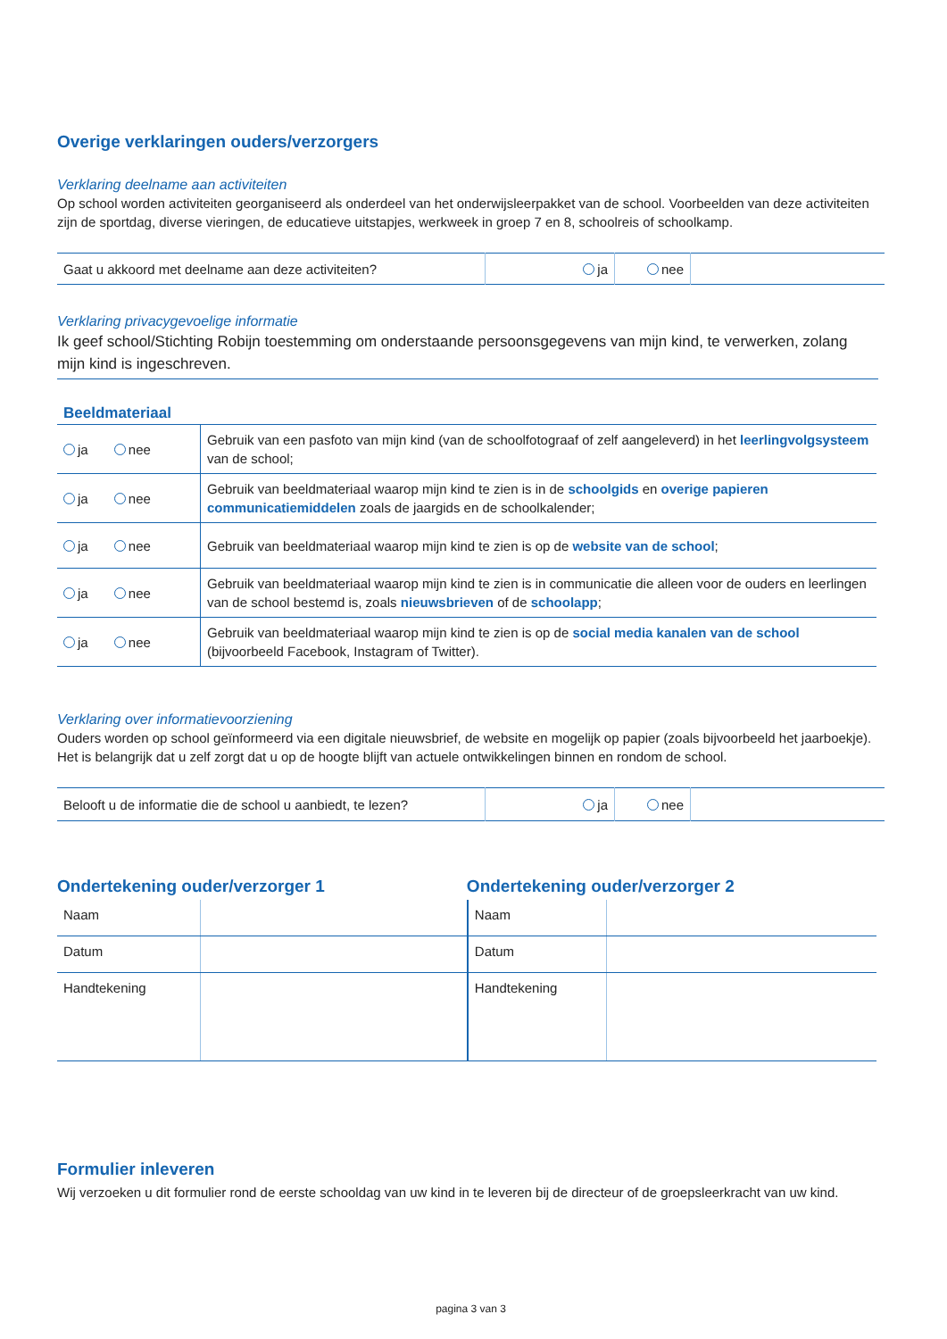Overige verklaringen ouders/verzorgers
Verklaring deelname aan activiteiten
Op school worden activiteiten georganiseerd als onderdeel van het onderwijsleerpakket van de school. Voorbeelden van deze activiteiten zijn de sportdag, diverse vieringen, de educatieve uitstapjes, werkweek in groep 7 en 8, schoolreis of schoolkamp.
| Gaat u akkoord met deelname aan deze activiteiten? | ja | nee | |
Verklaring privacygevoelige informatie
Ik geef school/Stichting Robijn toestemming om onderstaande persoonsgegevens van mijn kind, te verwerken, zolang mijn kind is ingeschreven.
Beeldmateriaal
| ja nee | Gebruik van een pasfoto van mijn kind (van de schoolfotograaf of zelf aangeleverd) in het leerlingvolgsysteem van de school; |
| ja nee | Gebruik van beeldmateriaal waarop mijn kind te zien is in de schoolgids en overige papieren communicatiemiddelen zoals de jaargids en de schoolkalender; |
| ja nee | Gebruik van beeldmateriaal waarop mijn kind te zien is op de website van de school ; |
| ja nee | Gebruik van beeldmateriaal waarop mijn kind te zien is in communicatie die alleen voor de ouders en leerlingen van de school bestemd is, zoals nieuwsbrieven of de schoolapp ; |
| ja nee | Gebruik van beeldmateriaal waarop mijn kind te zien is op de social media kanalen van de school (bijvoorbeeld Facebook, Instagram of Twitter). |
Verklaring over informatievoorziening
Ouders worden op school geïnformeerd via een digitale nieuwsbrief, de website en mogelijk op papier (zoals bijvoorbeeld het jaarboekje). Het is belangrijk dat u zelf zorgt dat u op de hoogte blijft van actuele ontwikkelingen binnen en rondom de school.
| Belooft u de informatie die de school u aanbiedt, te lezen? | ja | nee | |
Ondertekening ouder/verzorger 1
| Naam | |
| Datum | |
| Handtekening | |
Ondertekening ouder/verzorger 2
| Naam | |
| Datum | |
| Handtekening | |
Formulier inleveren
Wij verzoeken u dit formulier rond de eerste schooldag van uw kind in te leveren bij de directeur of de groepsleerkracht van uw kind.
pagina 3 van 3